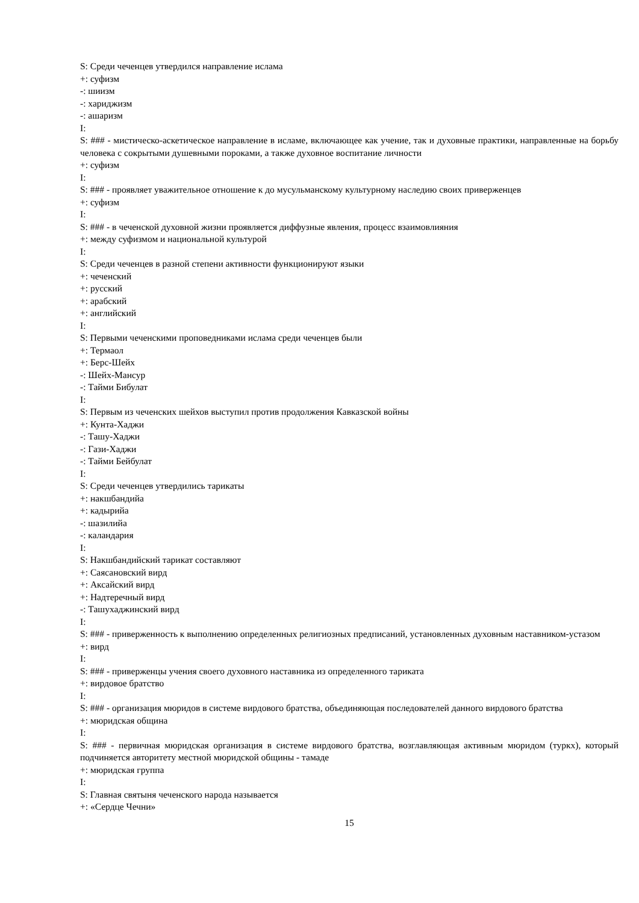S: Среди чеченцев утвердился направление ислама
+: суфизм
-: шиизм
-: хариджизм
-: ашаризм
I:
S: ### - мистическо-аскетическое направление в исламе, включающее как учение, так и духовные практики, направленные на борьбу человека с сокрытыми душевными пороками, а также духовное воспитание личности
+: суфизм
I:
S: ### - проявляет уважительное отношение к до мусульманскому культурному наследию своих приверженцев
+: суфизм
I:
S: ### - в чеченской духовной жизни проявляется диффузные явления, процесс взаимовлияния
+: между суфизмом и национальной культурой
I:
S: Среди чеченцев в разной степени активности функционируют языки
+: чеченский
+: русский
+: арабский
+: английский
I:
S: Первыми чеченскими проповедниками ислама среди чеченцев были
+: Термаол
+: Берс-Шейх
-: Шейх-Мансур
-: Тайми Бибулат
I:
S: Первым из чеченских шейхов выступил против продолжения Кавказской войны
+: Кунта-Хаджи
-: Ташу-Хаджи
-: Гази-Хаджи
-: Тайми Бейбулат
I:
S: Среди чеченцев утвердились тарикаты
+: накшбандийа
+: кадырийа
-: шазилийа
-: каландария
I:
S: Накшбандийский тарикат составляют
+: Саясановский вирд
+: Аксайский вирд
+: Надтеречный вирд
-: Ташухаджинский вирд
I:
S: ### - приверженность к выполнению определенных религиозных предписаний, установленных духовным наставником-устазом
+: вирд
I:
S: ### - приверженцы учения своего духовного наставника из определенного тариката
+: вирдовое братство
I:
S: ### - организация мюридов в системе вирдового братства, объединяющая последователей данного вирдового братства
+: мюридская община
I:
S: ### - первичная мюридская организация в системе вирдового братства, возглавляющая активным мюридом (туркх), который подчиняется авторитету местной мюридской общины - тамаде
+: мюридская группа
I:
S: Главная святыня чеченского народа называется
+: «Сердце Чечни»
15